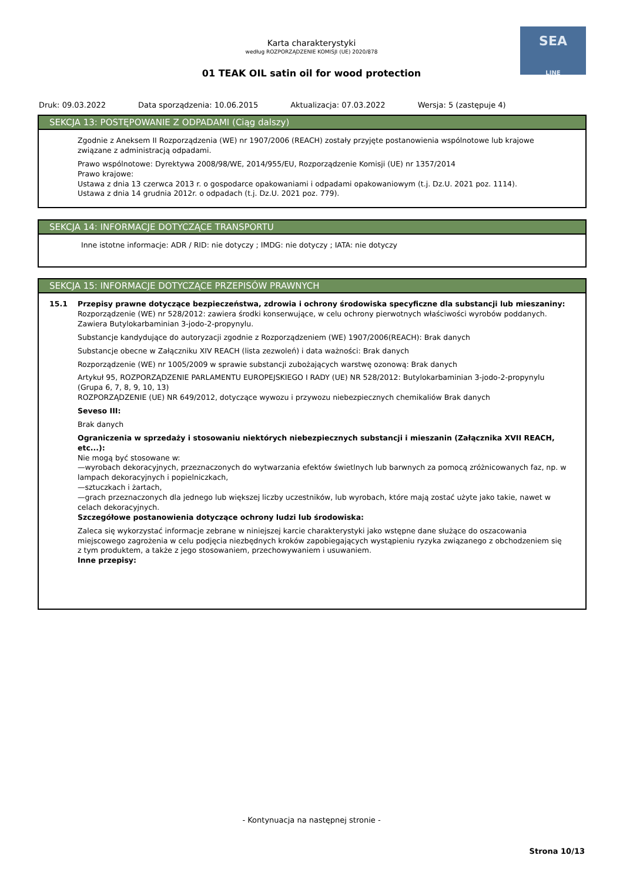Karta charakterystyki
według ROZPORZĄDZENIE KOMISJI (UE) 2020/878
01 TEAK OIL satin oil for wood protection
SEA
LINE
Druk: 09.03.2022 Data sporządzenia: 10.06.2015 Aktualizacja: 07.03.2022 Wersja: 5 (zastępuje 4)
SEKCJA 13: POSTĘPOWANIE Z ODPADAMI (Ciąg dalszy)
Zgodnie z Aneksem II Rozporządzenia (WE) nr 1907/2006 (REACH) zostały przyjęte postanowienia wspólnotowe lub krajowe związane z administracją odpadami.
Prawo wspólnotowe: Dyrektywa 2008/98/WE, 2014/955/EU, Rozporządzenie Komisji (UE) nr 1357/2014
Prawo krajowe:
Ustawa z dnia 13 czerwca 2013 r. o gospodarce opakowaniami i odpadami opakowaniowym (t.j. Dz.U. 2021 poz. 1114).
Ustawa z dnia 14 grudnia 2012r. o odpadach (t.j. Dz.U. 2021 poz. 779).
SEKCJA 14: INFORMACJE DOTYCZĄCE TRANSPORTU
Inne istotne informacje: ADR / RID: nie dotyczy ; IMDG: nie dotyczy ; IATA: nie dotyczy
SEKCJA 15: INFORMACJE DOTYCZĄCE PRZEPISÓW PRAWNYCH
15.1 Przepisy prawne dotyczące bezpieczeństwa, zdrowia i ochrony środowiska specyficzne dla substancji lub mieszaniny:
Rozporządzenie (WE) nr 528/2012: zawiera środki konserwujące, w celu ochrony pierwotnych właściwości wyrobów poddanych. Zawiera Butylokarbaminian 3-jodo-2-propynylu.
Substancje kandydujące do autoryzacji zgodnie z Rozporządzeniem (WE) 1907/2006(REACH): Brak danych
Substancje obecne w Załączniku XIV REACH (lista zezwoleń) i data ważności: Brak danych
Rozporządzenie (WE) nr 1005/2009 w sprawie substancji zubożających warstwę ozonową: Brak danych
Artykuł 95, ROZPORZĄDZENIE PARLAMENTU EUROPEJSKIEGO I RADY (UE) NR 528/2012: Butylokarbaminian 3-jodo-2-propynylu (Grupa 6, 7, 8, 9, 10, 13)
ROZPORZĄDZENIE (UE) NR 649/2012, dotyczące wywozu i przywozu niebezpiecznych chemikaliów Brak danych
Seveso III:
Brak danych
Ograniczenia w sprzedaży i stosowaniu niektórych niebezpiecznych substancji i mieszanin (Załącznika XVII REACH, etc...):
Nie mogą być stosowane w:
—wyrobach dekoracyjnych, przeznaczonych do wytwarzania efektów świetlnych lub barwnych za pomocą zróżnicowanych faz, np. w lampach dekoracyjnych i popielniczkach,
—sztuczkach i żartach,
—grach przeznaczonych dla jednego lub większej liczby uczestników, lub wyrobach, które mają zostać użyte jako takie, nawet w celach dekoracyjnych.
Szczegółowe postanowienia dotyczące ochrony ludzi lub środowiska:
Zaleca się wykorzystać informacje zebrane w niniejszej karcie charakterystyki jako wstępne dane służące do oszacowania miejscowego zagrożenia w celu podjęcia niezbędnych kroków zapobiegających wystąpieniu ryzyka związanego z obchodzeniem się z tym produktem, a także z jego stosowaniem, przechowywaniem i usuwaniem.
Inne przepisy:
- Kontynuacja na następnej stronie -
Strona 10/13